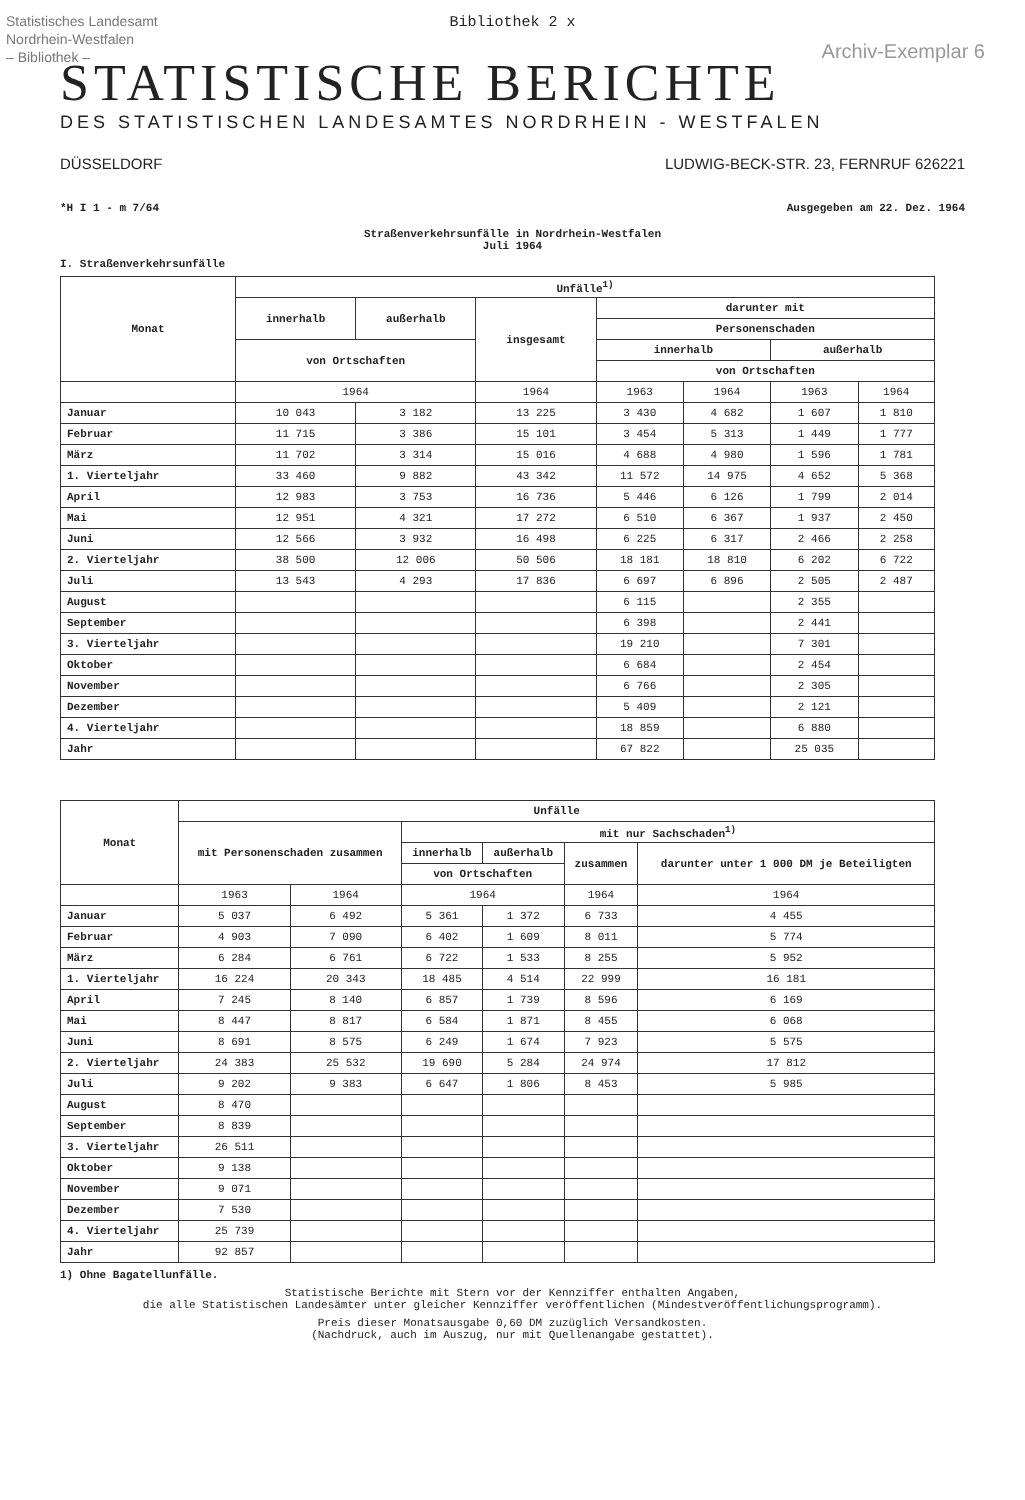Statistisches Landesamt
Nordrhein-Westfalen
– Bibliothek –
Archiv-Exemplar 6
Bibliothek 2 x
STATISTISCHE BERICHTE
DES STATISTISCHEN LANDESAMTES NORDRHEIN - WESTFALEN
DÜSSELDORF LUDWIG-BECK-STR. 23, FERNRUF 626221
*H I 1 - m 7/64 Ausgegeben am 22. Dez. 1964
Straßenverkehrsunfälle in Nordrhein-Westfalen
Juli 1964
I. Straßenverkehrsunfälle
| Monat | Unfälle<sup>1)</sup> | | | | | | |
| --- | --- | --- | --- | --- | --- | --- | --- |
| | innerhalb | außerhalb | insgesamt | darunter mit | | | |
| | | | | Personenschaden | | | |
| | von Ortschaften | | | innerhalb | | außerhalb | |
| | | | | von Ortschaften | | | |
| | 1964 | | 1964 | 1963 | 1964 | 1963 | 1964 |
| Januar | 10 043 | 3 182 | 13 225 | 3 430 | 4 682 | 1 607 | 1 810 |
| Februar | 11 715 | 3 386 | 15 101 | 3 454 | 5 313 | 1 449 | 1 777 |
| März | 11 702 | 3 314 | 15 016 | 4 688 | 4 980 | 1 596 | 1 781 |
| 1. Vierteljahr | 33 460 | 9 882 | 43 342 | 11 572 | 14 975 | 4 652 | 5 368 |
| April | 12 983 | 3 753 | 16 736 | 5 446 | 6 126 | 1 799 | 2 014 |
| Mai | 12 951 | 4 321 | 17 272 | 6 510 | 6 367 | 1 937 | 2 450 |
| Juni | 12 566 | 3 932 | 16 498 | 6 225 | 6 317 | 2 466 | 2 258 |
| 2. Vierteljahr | 38 500 | 12 006 | 50 506 | 18 181 | 18 810 | 6 202 | 6 722 |
| Juli | 13 543 | 4 293 | 17 836 | 6 697 | 6 896 | 2 505 | 2 487 |
| August | | | | 6 115 | | 2 355 | |
| September | | | | 6 398 | | 2 441 | |
| 3. Vierteljahr | | | | 19 210 | | 7 301 | |
| Oktober | | | | 6 684 | | 2 454 | |
| November | | | | 6 766 | | 2 305 | |
| Dezember | | | | 5 409 | | 2 121 | |
| 4. Vierteljahr | | | | 18 859 | | 6 880 | |
| Jahr | | | | 67 822 | | 25 035 | |
| Monat | Unfälle | | | | | |
| --- | --- | --- | --- | --- | --- | --- |
| | mit Personenschaden zusammen | | mit nur Sachschaden<sup>1)</sup> | | | |
| | | | innerhalb | außerhalb | zusammen | darunter unter 1 000 DM je Beteiligten |
| | | | von Ortschaften | | | |
| | 1963 | 1964 | 1964 | | 1964 | 1964 |
| Januar | 5 037 | 6 492 | 5 361 | 1 372 | 6 733 | 4 455 |
| Februar | 4 903 | 7 090 | 6 402 | 1 609 | 8 011 | 5 774 |
| März | 6 284 | 6 761 | 6 722 | 1 533 | 8 255 | 5 952 |
| 1. Vierteljahr | 16 224 | 20 343 | 18 485 | 4 514 | 22 999 | 16 181 |
| April | 7 245 | 8 140 | 6 857 | 1 739 | 8 596 | 6 169 |
| Mai | 8 447 | 8 817 | 6 584 | 1 871 | 8 455 | 6 068 |
| Juni | 8 691 | 8 575 | 6 249 | 1 674 | 7 923 | 5 575 |
| 2. Vierteljahr | 24 383 | 25 532 | 19 690 | 5 284 | 24 974 | 17 812 |
| Juli | 9 202 | 9 383 | 6 647 | 1 806 | 8 453 | 5 985 |
| August | 8 470 | | | | | |
| September | 8 839 | | | | | |
| 3. Vierteljahr | 26 511 | | | | | |
| Oktober | 9 138 | | | | | |
| November | 9 071 | | | | | |
| Dezember | 7 530 | | | | | |
| 4. Vierteljahr | 25 739 | | | | | |
| Jahr | 92 857 | | | | | |
1) Ohne Bagatellunfälle.
Statistische Berichte mit Stern vor der Kennziffer enthalten Angaben,
die alle Statistischen Landesämter unter gleicher Kennziffer veröffentlichen (Mindestveröffentlichungsprogramm).
Preis dieser Monatsausgabe 0,60 DM zuzüglich Versandkosten.
(Nachdruck, auch im Auszug, nur mit Quellenangabe gestattet).